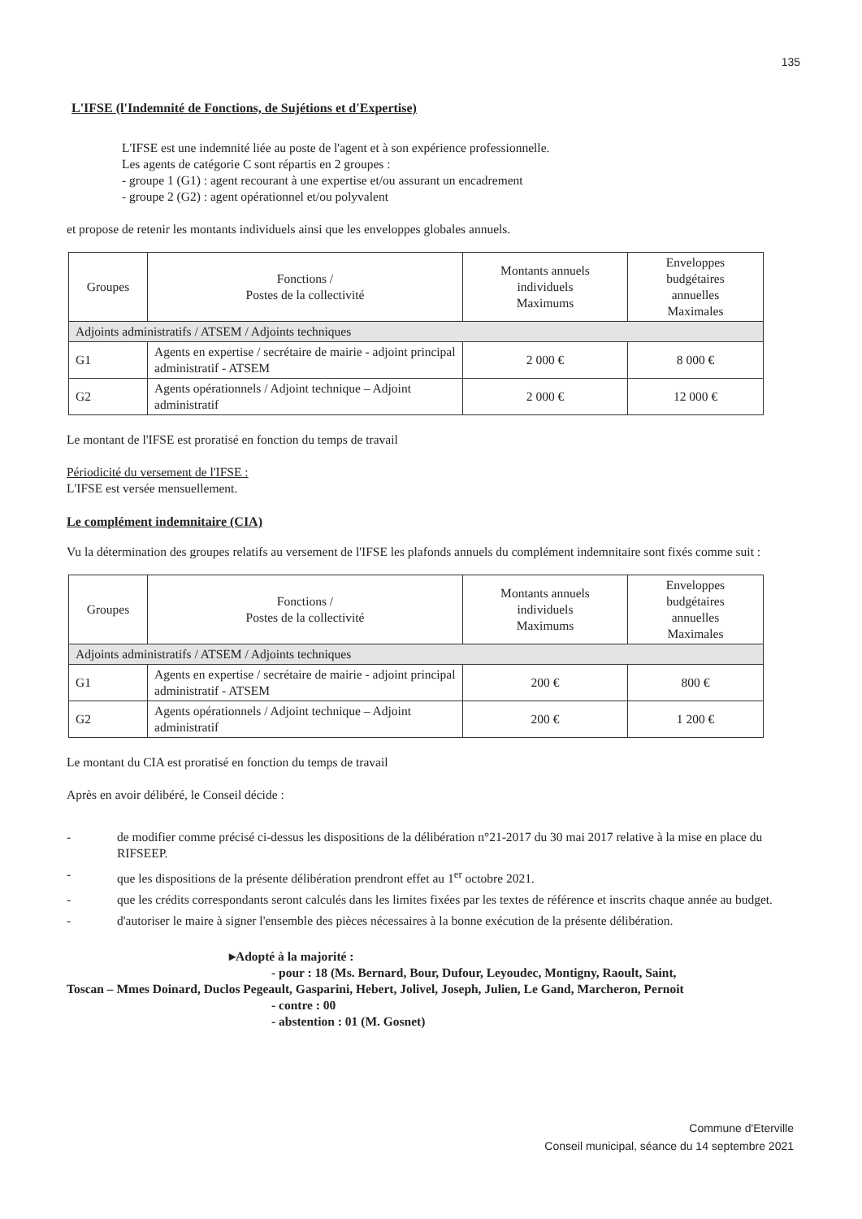135
L'IFSE (l'Indemnité de Fonctions, de Sujétions et d'Expertise)
L'IFSE est une indemnité liée au poste de l'agent et à son expérience professionnelle.
Les agents de catégorie C sont répartis en 2 groupes :
- groupe 1 (G1) : agent recourant à une expertise et/ou assurant un encadrement
- groupe 2 (G2) : agent opérationnel et/ou polyvalent
et propose de retenir les montants individuels ainsi que les enveloppes globales annuels.
| Groupes | Fonctions / Postes de la collectivité | Montants annuels individuels Maximums | Enveloppes budgétaires annuelles Maximales |
| Adjoints administratifs / ATSEM / Adjoints techniques | | | |
| G1 | Agents en expertise / secrétaire de mairie - adjoint principal administratif - ATSEM | 2 000 € | 8 000 € |
| G2 | Agents opérationnels / Adjoint technique – Adjoint administratif | 2 000 € | 12 000 € |
Le montant de l'IFSE est proratisé en fonction du temps de travail
Périodicité du versement de l'IFSE :
L'IFSE est versée mensuellement.
Le complément indemnitaire (CIA)
Vu la détermination des groupes relatifs au versement de l'IFSE les plafonds annuels du complément indemnitaire sont fixés comme suit :
| Groupes | Fonctions / Postes de la collectivité | Montants annuels individuels Maximums | Enveloppes budgétaires annuelles Maximales |
| Adjoints administratifs / ATSEM / Adjoints techniques | | | |
| G1 | Agents en expertise / secrétaire de mairie - adjoint principal administratif - ATSEM | 200 € | 800 € |
| G2 | Agents opérationnels / Adjoint technique – Adjoint administratif | 200 € | 1 200 € |
Le montant du CIA est proratisé en fonction du temps de travail
Après en avoir délibéré, le Conseil décide :
- de modifier comme précisé ci-dessus les dispositions de la délibération n°21-2017 du 30 mai 2017 relative à la mise en place du RIFSEEP.
- que les dispositions de la présente délibération prendront effet au 1<sup>er</sup> octobre 2021.
- que les crédits correspondants seront calculés dans les limites fixées par les textes de référence et inscrits chaque année au budget.
- d'autoriser le maire à signer l'ensemble des pièces nécessaires à la bonne exécution de la présente délibération.
▸Adopté à la majorité :
- pour : 18 (Ms. Bernard, Bour, Dufour, Leyoudec, Montigny, Raoult, Saint,
Toscan – Mmes Doinard, Duclos Pegeault, Gasparini, Hebert, Jolivel, Joseph, Julien, Le Gand, Marcheron, Pernoit
- contre : 00
- abstention : 01 (M. Gosnet)
Commune d'Eterville
Conseil municipal, séance du 14 septembre 2021